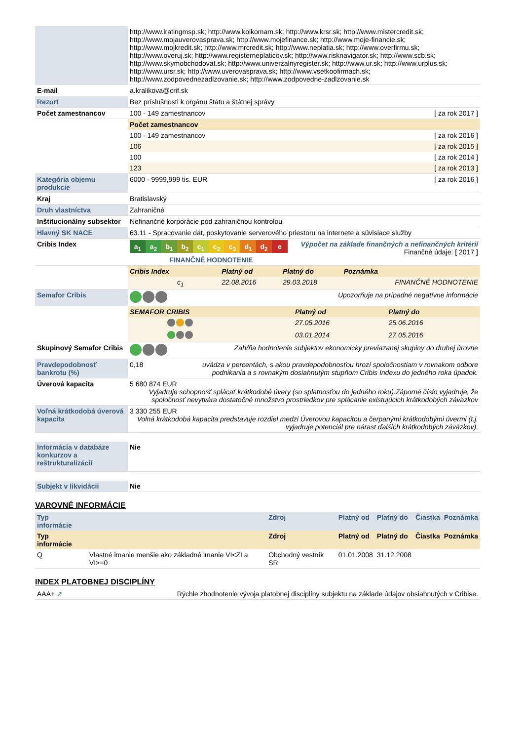| | http://www.iratingmsp.sk; http://www.kolkomam.sk; http://www.krsr.sk; http://www.mistercredit.sk; http://www.mojauverovasprava.sk; http://www.mojefinance.sk; http://www.moje-financie.sk; http://www.mojkredit.sk; http://www.mrcredit.sk; http://www.neplatia.sk; http://www.overfirmu.sk; http://www.overuj.sk; http://www.registerneplaticov.sk; http://www.risknavigator.sk; http://www.scb.sk; http://www.skymobchodovat.sk; http://www.univerzalnyregister.sk; http://www.ur.sk; http://www.urplus.sk; http://www.ursr.sk; http://www.uverovasprava.sk; http://www.vsetkoofirmach.sk; http://www.zodpovednezadlzovanie.sk; http://www.zodpovedne-zadlzovanie.sk |
| E-mail | a.kralikova@crif.sk |
| Rezort | Bez príslušnosti k orgánu štátu a štátnej správy |
| Počet zamestnancov | 100 - 149 zamestnancov [ za rok 2017 ] |
| | / Počet zamestnancov / / / --- / --- / / 100 - 149 zamestnancov / [ za rok 2016 ] / / 106 / [ za rok 2015 ] / / 100 / [ za rok 2014 ] / / 123 / [ za rok 2013 ] / |
| Kategória objemu produkcie | 6000 - 9999,999 tis. EUR [ za rok 2016 ] |
| Kraj | Bratislavský |
| Druh vlastníctva | Zahraničné |
| Inštitucionálny subsektor | Nefinančné korporácie pod zahraničnou kontrolou |
| Hlavný SK NACE | 63.11 - Spracovanie dát, poskytovanie serverového priestoru na internete a súvisiace služby |
| Cribis Index | Výpočet na základe finančných a nefinančných kritérií Finančné údaje: [ 2017 ] a<sub>1</sub> a<sub>2</sub> b<sub>1</sub> b<sub>2</sub> c<sub>1</sub> c<sub>2</sub> c<sub>3</sub> d<sub>1</sub> d<sub>2</sub> e FINANČNÉ HODNOTENIE |
| | / Cribis Index / Platný od / Platný do / Poznámka / / --- / --- / --- / --- / / c<sub>1</sub> / 22.08.2016 / 29.03.2018 / FINANČNÉ HODNOTENIE / |
| Semafor Cribis | Upozorňuje na prípadné negatívne informácie |
| | / SEMAFOR CRIBIS / Platný od / Platný do / / --- / --- / --- / / / 27.05.2016 / 25.06.2016 / / / 03.01.2014 / 27.05.2016 / |
| Skupinový Semafor Cribis | Zahŕňa hodnotenie subjektov ekonomicky previazanej skupiny do druhej úrovne |
| Pravdepodobnosť bankrotu (%) | 0,18 uvádza v percentách, s akou pravdepodobnosťou hrozí spoločnostiam v rovnakom odbore podnikania a s rovnakým dosiahnutým stupňom Cribis Indexu do jedného roka úpadok. |
| Úverová kapacita | 5 680 874 EUR Vyjadruje schopnosť splácať krátkodobé úvery (so splatnosťou do jedného roku).Záporné číslo vyjadruje, že spoločnosť nevytvára dostatočné množstvo prostriedkov pre splácanie existujúcich krátkodobých záväzkov |
| Voľná krátkodobá úverová kapacita | 3 330 255 EUR Volná krátkodobá kapacita predstavuje rozdiel medzi Úverovou kapacitou a čerpanými krátkodobými úvermi (t.j. vyjadruje potenciál pre nárast ďalších krátkodobých záväzkov). |
| Informácia v databáze konkurzov a reštrukturalizácií | Nie |
| Subjekt v likvidácii | Nie |
VAROVNÉ INFORMÁCIE
| Typ informácie | | Zdroj | Platný od | Platný do | Čiastka | Poznámka |
| Typ informácie | | Zdroj | Platný od | Platný do | Čiastka | Poznámka |
| Q | Vlastné imanie menšie ako základné imanie VI<ZI a VI>=0 | Obchodný vestník SR | 01.01.2008 | 31.12.2008 | | |
INDEX PLATOBNEJ DISCIPLÍNY
| AAA+ ➚ | Rýchle zhodnotenie vývoja platobnej disciplíny subjektu na základe údajov obsiahnutých v Cribise. |